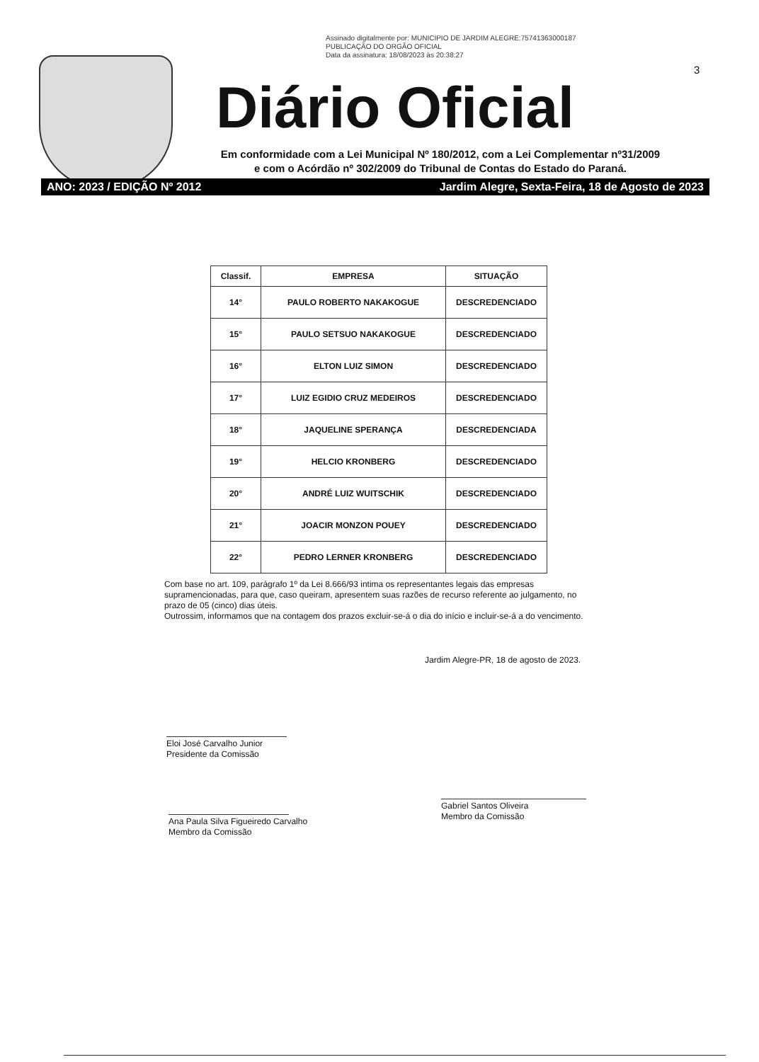Assinado digitalmente por: MUNICIPIO DE JARDIM ALEGRE:75741363000187
PUBLICAÇÃO DO ORGÃO OFICIAL
Data da assinatura: 18/08/2023 às 20:38:27
3
Diário Oficial
Em conformidade com a Lei Municipal Nº 180/2012, com a Lei Complementar nº31/2009
e com o Acórdão nº 302/2009 do Tribunal de Contas do Estado do Paraná.
ANO: 2023 / EDIÇÃO Nº 2012 Jardim Alegre, Sexta-Feira, 18 de Agosto de 2023
| Classif. | EMPRESA | SITUAÇÃO |
| --- | --- | --- |
| 14° | PAULO ROBERTO NAKAKOGUE | DESCREDENCIADO |
| 15° | PAULO SETSUO NAKAKOGUE | DESCREDENCIADO |
| 16° | ELTON LUIZ SIMON | DESCREDENCIADO |
| 17° | LUIZ EGIDIO CRUZ MEDEIROS | DESCREDENCIADO |
| 18° | JAQUELINE SPERANÇA | DESCREDENCIADA |
| 19° | HELCIO KRONBERG | DESCREDENCIADO |
| 20° | ANDRÉ LUIZ WUITSCHIK | DESCREDENCIADO |
| 21° | JOACIR MONZON POUEY | DESCREDENCIADO |
| 22° | PEDRO LERNER KRONBERG | DESCREDENCIADO |
Com base no art. 109, parágrafo 1º da Lei 8.666/93 intima os representantes legais das empresas supramencionadas, para que, caso queiram, apresentem suas razões de recurso referente ao julgamento, no prazo de 05 (cinco) dias úteis.
Outrossim, informamos que na contagem dos prazos excluir-se-á o dia do início e incluir-se-á a do vencimento.
Jardim Alegre-PR, 18 de agosto de 2023.
Eloi José Carvalho Junior
Presidente da Comissão
Ana Paula Silva Figueiredo Carvalho
Membro da Comissão
Gabriel Santos Oliveira
Membro da Comissão